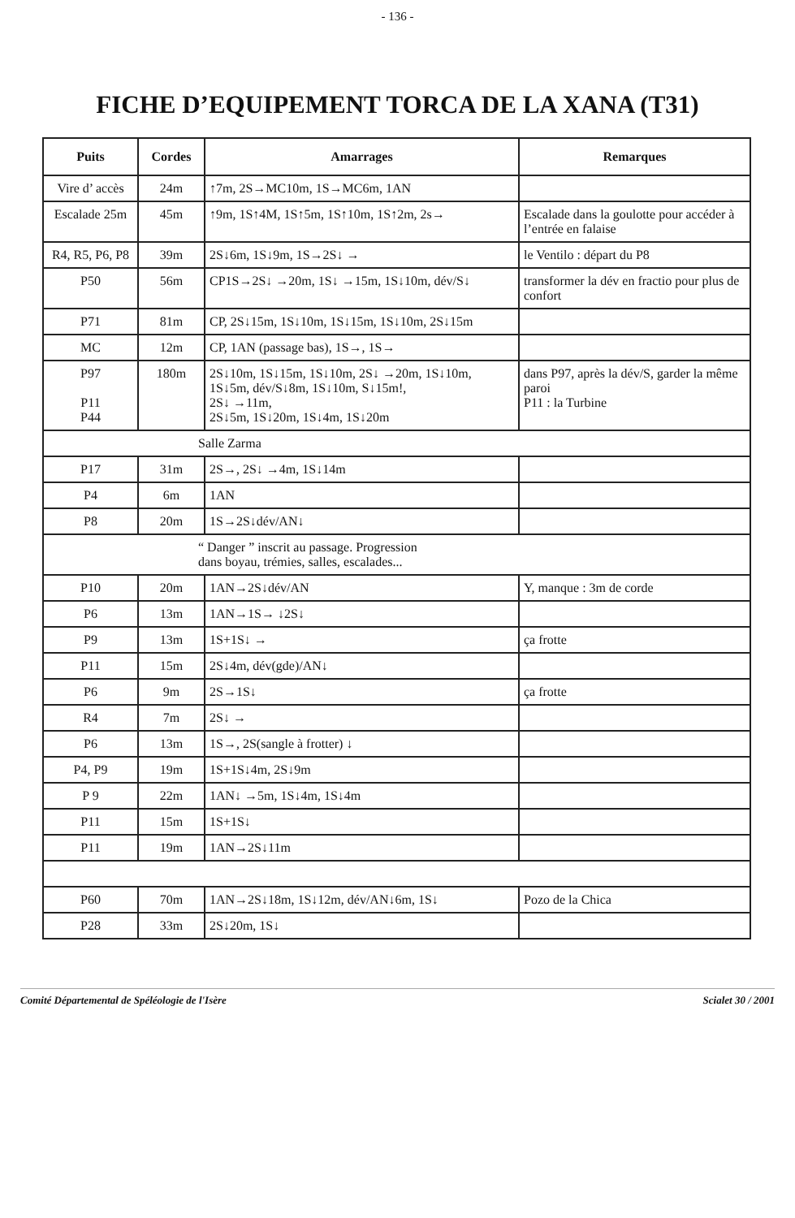- 136 -
FICHE D’EQUIPEMENT TORCA DE LA XANA (T31)
| Puits | Cordes | Amarrages | Remarques |
| --- | --- | --- | --- |
| Vire d’ accès | 24m | ↑7m, 2S→MC10m, 1S→MC6m, 1AN | |
| Escalade 25m | 45m | ↑9m, 1S↑4M, 1S↑5m, 1S↑10m, 1S↑2m, 2s→ | Escalade dans la goulotte pour accéder à l’entrée en falaise |
| R4, R5, P6, P8 | 39m | 2S↓6m, 1S↓9m, 1S→2S↓ → | le Ventilo : départ du P8 |
| P50 | 56m | CP1S→2S↓ →20m, 1S↓ →15m, 1S↓10m, dév/S↓ | transformer la dév en fractio pour plus de confort |
| P71 | 81m | CP, 2S↓15m, 1S↓10m, 1S↓15m, 1S↓10m, 2S↓15m | |
| MC | 12m | CP, 1AN (passage bas), 1S→, 1S→ | |
| P97 P11 P44 | 180m | 2S↓10m, 1S↓15m, 1S↓10m, 2S↓ →20m, 1S↓10m, 1S↓5m, dév/S↓8m, 1S↓10m, S↓15m!, 2S↓ →11m, 2S↓5m, 1S↓20m, 1S↓4m, 1S↓20m | dans P97, après la dév/S, garder la même paroi P11 : la Turbine |
| Salle Zarma | | | |
| P17 | 31m | 2S→, 2S↓ →4m, 1S↓14m | |
| P4 | 6m | 1AN | |
| P8 | 20m | 1S→2S↓dév/AN↓ | |
| “ Danger ” inscrit au passage. Progression dans boyau, trémies, salles, escalades... | | | |
| P10 | 20m | 1AN→2S↓dév/AN | Y, manque : 3m de corde |
| P6 | 13m | 1AN→1S→ ↓2S↓ | |
| P9 | 13m | 1S+1S↓ → | ça frotte |
| P11 | 15m | 2S↓4m, dév(gde)/AN↓ | |
| P6 | 9m | 2S→1S↓ | ça frotte |
| R4 | 7m | 2S↓ → | |
| P6 | 13m | 1S→, 2S(sangle à frotter) ↓ | |
| P4, P9 | 19m | 1S+1S↓4m, 2S↓9m | |
| P 9 | 22m | 1AN↓ →5m, 1S↓4m, 1S↓4m | |
| P11 | 15m | 1S+1S↓ | |
| P11 | 19m | 1AN→2S↓11m | |
| P60 | 70m | 1AN→2S↓18m, 1S↓12m, dév/AN↓6m, 1S↓ | Pozo de la Chica |
| P28 | 33m | 2S↓20m, 1S↓ | |
Comité Départemental de Spéléologie de l'Isère Scialet 30 / 2001